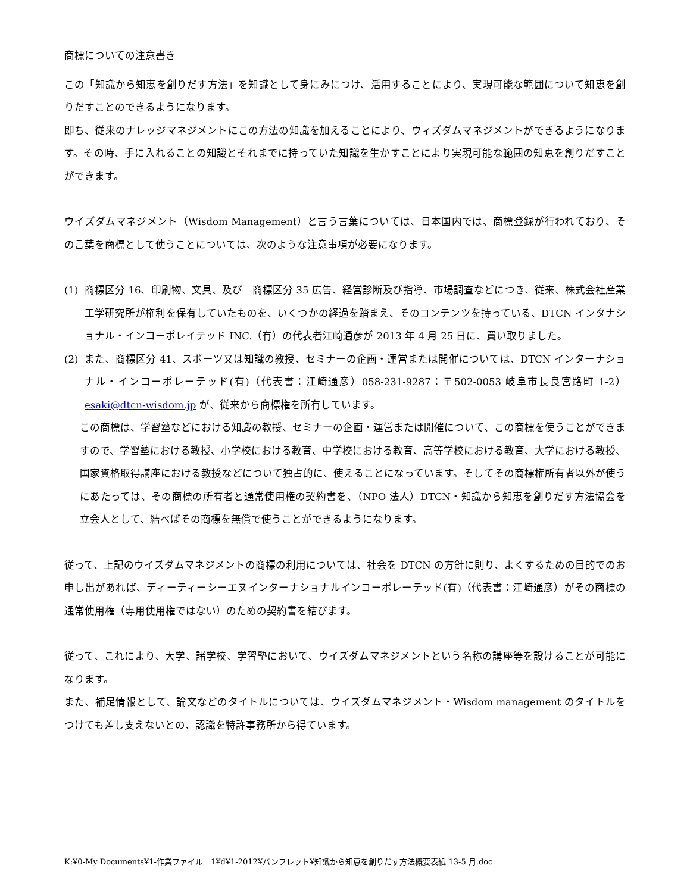商標についての注意書き
この「知識から知恵を創りだす方法」を知識として身にみにつけ、活用することにより、実現可能な範囲について知恵を創りだすことのできるようになります。
即ち、従来のナレッジマネジメントにこの方法の知識を加えることにより、ウィズダムマネジメントができるようになります。その時、手に入れることの知識とそれまでに持っていた知識を生かすことにより実現可能な範囲の知恵を創りだすことができます。
ウイズダムマネジメント（Wisdom Management）と言う言葉については、日本国内では、商標登録が行われており、その言葉を商標として使うことについては、次のような注意事項が必要になります。
(1) 商標区分 16、印刷物、文具、及び　商標区分 35 広告、経営診断及び指導、市場調査などにつき、従来、株式会社産業工学研究所が権利を保有していたものを、いくつかの経過を踏まえ、そのコンテンツを持っている、DTCN インタナショナル・インコーポレイテッド INC.（有）の代表者江崎通彦が 2013 年 4 月 25 日に、買い取りました。
(2) また、商標区分 41、スポーツ又は知識の教授、セミナーの企画・運営または開催については、DTCN インターナショナル・インコーポレーテッド(有)（代表書：江崎通彦）058-231-9287：〒502-0053 岐阜市長良宮路町 1-2）esaki@dtcn-wisdom.jp が、従来から商標権を所有しています。
この商標は、学習塾などにおける知識の教授、セミナーの企画・運営または開催について、この商標を使うことができますので、学習塾における教授、小学校における教育、中学校における教育、高等学校における教育、大学における教授、国家資格取得講座における教授などについて独占的に、使えることになっています。そしてその商標権所有者以外が使うにあたっては、その商標の所有者と通常使用権の契約書を、（NPO 法人）DTCN・知識から知恵を創りだす方法協会を立会人として、結べばその商標を無償で使うことができるようになります。
従って、上記のウイズダムマネジメントの商標の利用については、社会を DTCN の方針に則り、よくするための目的でのお申し出があれば、ディーティーシーエヌインターナショナルインコーポレーテッド(有)（代表書：江崎通彦）がその商標の通常使用権（専用使用権ではない）のための契約書を結びます。
従って、これにより、大学、諸学校、学習塾において、ウイズダムマネジメントという名称の講座等を設けることが可能になります。
また、補足情報として、論文などのタイトルについては、ウイズダムマネジメント・Wisdom management のタイトルをつけても差し支えないとの、認識を特許事務所から得ています。
K:¥0-My Documents¥1-作業ファイル　1¥d¥1-2012¥パンフレット¥知識から知恵を創りだす方法概要表紙 13-5 月.doc